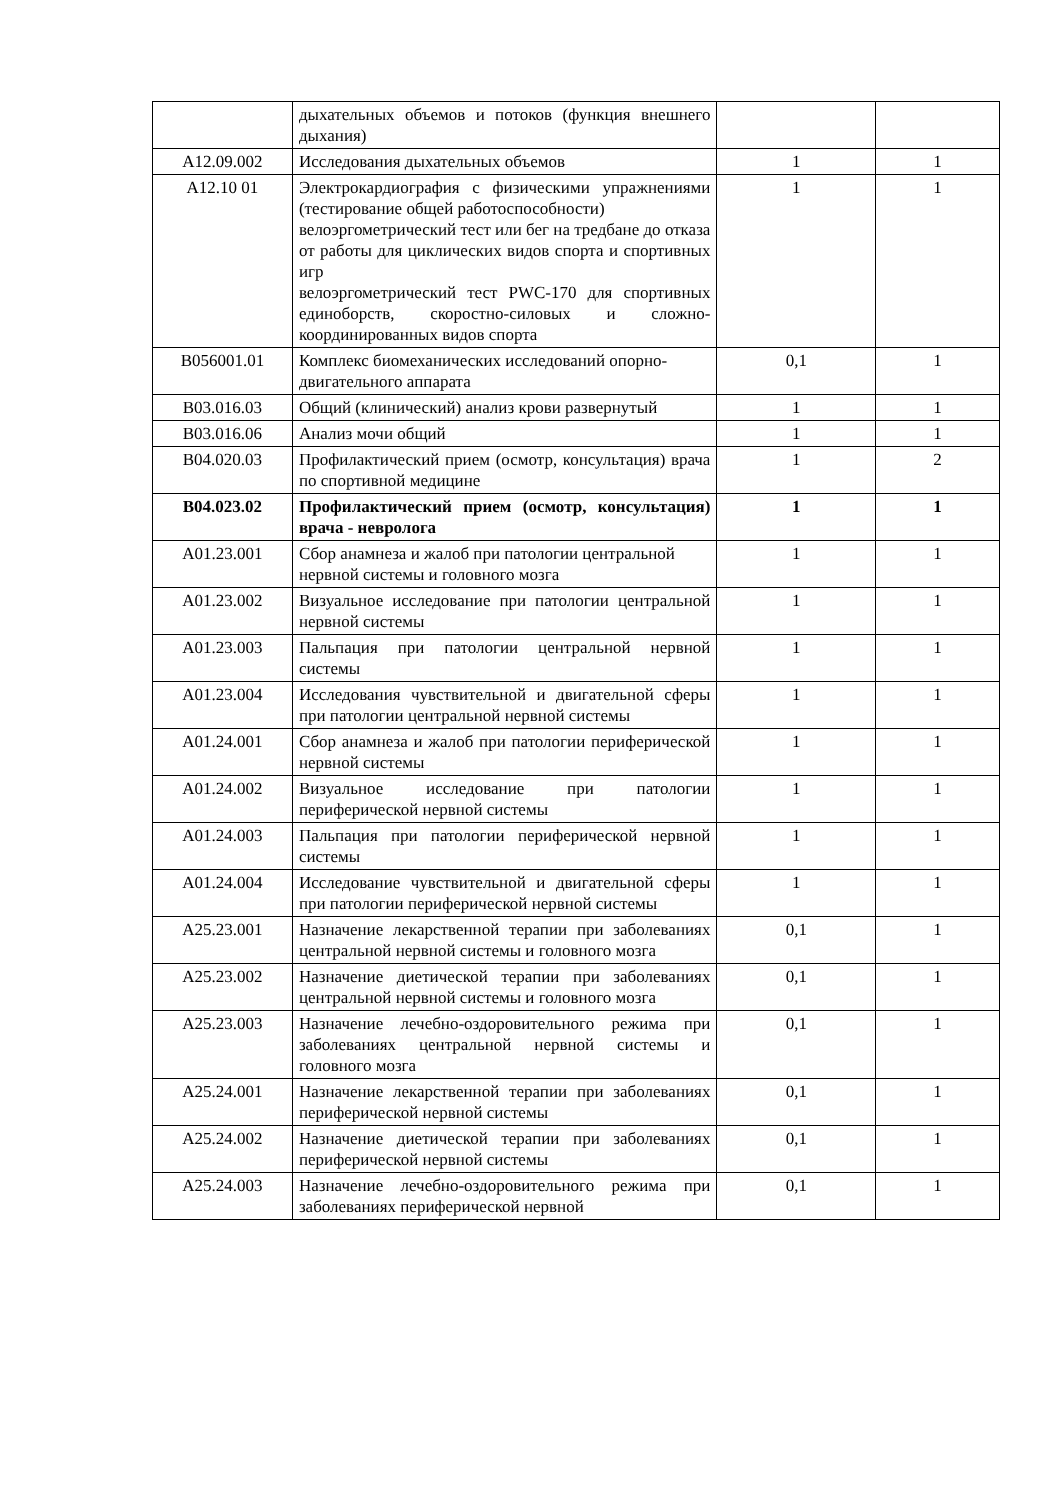| | дыхательных объемов и потоков (функция внешнего дыхания) | | |
| A12.09.002 | Исследования дыхательных объемов | 1 | 1 |
| A12.10 01 | Электрокардиография с физическими упражнениями (тестирование общей работоспособности) велоэргометрический тест или бег на тредбане до отказа от работы для циклических видов спорта и спортивных игр велоэргометрический тест PWC-170 для спортивных единоборств, скоростно-силовых и сложно-координированных видов спорта | 1 | 1 |
| B056001.01 | Комплекс биомеханических исследований опорно-двигательного аппарата | 0,1 | 1 |
| B03.016.03 | Общий (клинический) анализ крови развернутый | 1 | 1 |
| B03.016.06 | Анализ мочи общий | 1 | 1 |
| B04.020.03 | Профилактический прием (осмотр, консультация) врача по спортивной медицине | 1 | 2 |
| B04.023.02 | Профилактический прием (осмотр, консультация) врача - невролога | 1 | 1 |
| A01.23.001 | Сбор анамнеза и жалоб при патологии центральной нервной системы и головного мозга | 1 | 1 |
| A01.23.002 | Визуальное исследование при патологии центральной нервной системы | 1 | 1 |
| A01.23.003 | Пальпация при патологии центральной нервной системы | 1 | 1 |
| A01.23.004 | Исследования чувствительной и двигательной сферы при патологии центральной нервной системы | 1 | 1 |
| A01.24.001 | Сбор анамнеза и жалоб при патологии периферической нервной системы | 1 | 1 |
| A01.24.002 | Визуальное исследование при патологии периферической нервной системы | 1 | 1 |
| A01.24.003 | Пальпация при патологии периферической нервной системы | 1 | 1 |
| A01.24.004 | Исследование чувствительной и двигательной сферы при патологии периферической нервной системы | 1 | 1 |
| A25.23.001 | Назначение лекарственной терапии при заболеваниях центральной нервной системы и головного мозга | 0,1 | 1 |
| A25.23.002 | Назначение диетической терапии при заболеваниях центральной нервной системы и головного мозга | 0,1 | 1 |
| A25.23.003 | Назначение лечебно-оздоровительного режима при заболеваниях центральной нервной системы и головного мозга | 0,1 | 1 |
| A25.24.001 | Назначение лекарственной терапии при заболеваниях периферической нервной системы | 0,1 | 1 |
| A25.24.002 | Назначение диетической терапии при заболеваниях периферической нервной системы | 0,1 | 1 |
| A25.24.003 | Назначение лечебно-оздоровительного режима при заболеваниях периферической нервной | 0,1 | 1 |